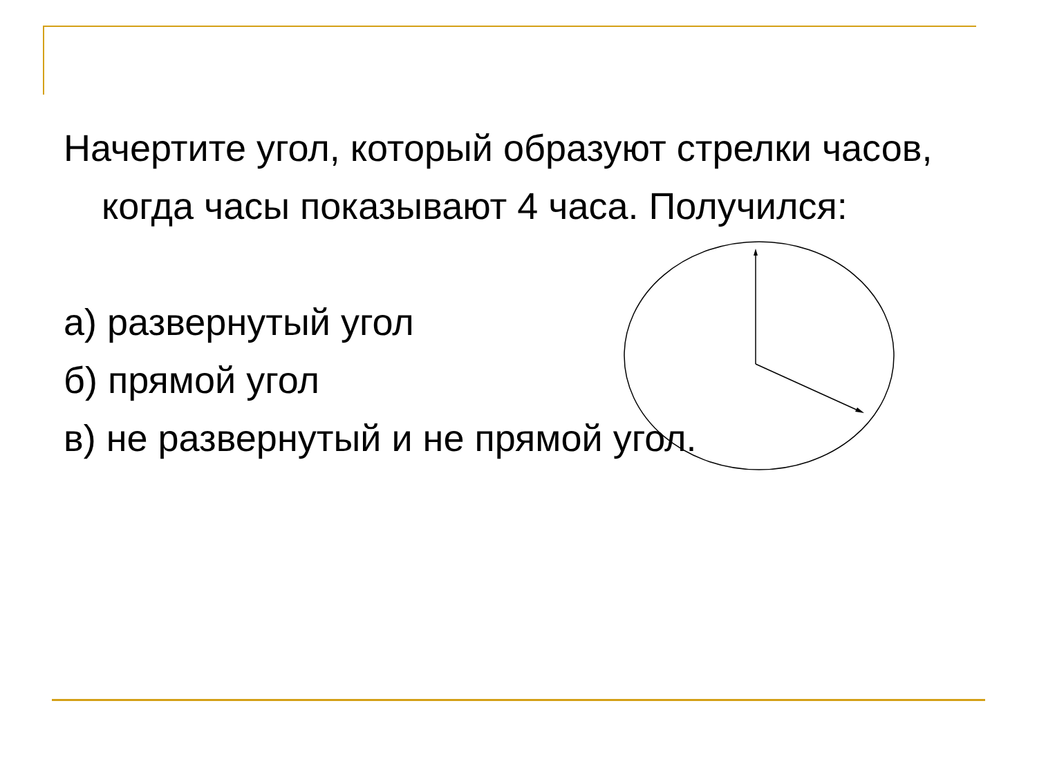Начертите угол, который образуют стрелки часов, когда часы показывают 4 часа. Получился:
а) развернутый угол
б) прямой угол
в) не развернутый и не прямой угол.